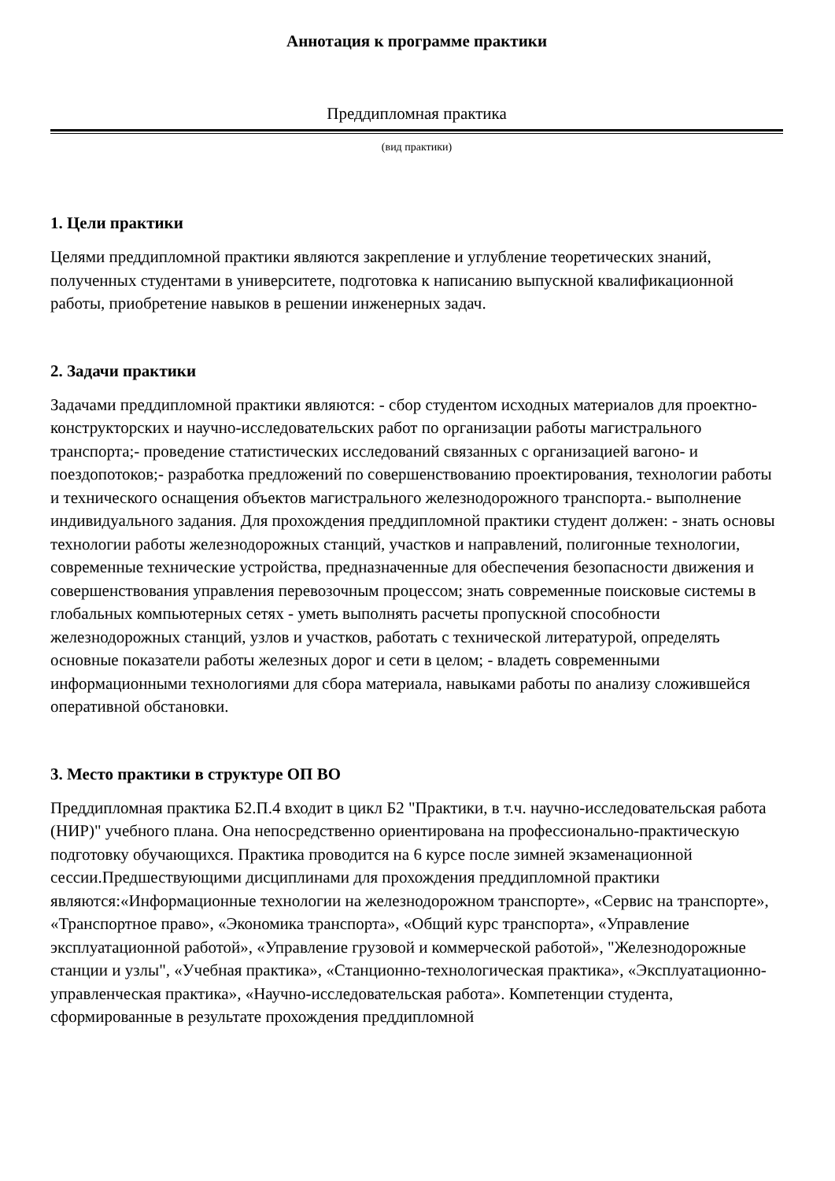Аннотация к программе практики
Преддипломная практика
(вид практики)
1. Цели практики
Целями преддипломной практики являются закрепление и углубление теоретических знаний, полученных студентами в университете, подготовка к написанию выпускной квалификационной работы, приобретение навыков в решении инженерных задач.
2. Задачи практики
Задачами преддипломной практики являются: - сбор студентом исходных материалов для проектно-конструкторских и научно-исследовательских работ по организации работы магистрального транспорта;- проведение статистических исследований связанных с организацией вагоно- и поездопотоков;- разработка предложений по совершенствованию проектирования, технологии работы и технического оснащения объектов магистрального железнодорожного транспорта.- выполнение индивидуального задания. Для прохождения преддипломной практики студент должен: - знать основы технологии работы железнодорожных станций, участков и направлений, полигонные технологии, современные технические устройства, предназначенные для обеспечения безопасности движения и совершенствования управления перевозочным процессом; знать современные поисковые системы в глобальных компьютерных сетях - уметь выполнять расчеты пропускной способности железнодорожных станций, узлов и участков, работать с технической литературой, определять основные показатели работы железных дорог и сети в целом; - владеть современными информационными технологиями для сбора материала, навыками работы по анализу сложившейся оперативной обстановки.
3. Место практики в структуре ОП ВО
Преддипломная практика Б2.П.4 входит в цикл Б2 "Практики, в т.ч. научно-исследовательская работа (НИР)" учебного плана. Она непосредственно ориентирована на профессионально-практическую подготовку обучающихся. Практика проводится на 6 курсе после зимней экзаменационной сессии.Предшествующими дисциплинами для прохождения преддипломной практики являются:«Информационные технологии на железнодорожном транспорте», «Сервис на транспорте», «Транспортное право», «Экономика транспорта», «Общий курс транспорта», «Управление эксплуатационной работой», «Управление грузовой и коммерческой работой», "Железнодорожные станции и узлы", «Учебная практика», «Станционно-технологическая практика», «Эксплуатационно-управленческая практика», «Научно-исследовательская работа». Компетенции студента, сформированные в результате прохождения преддипломной